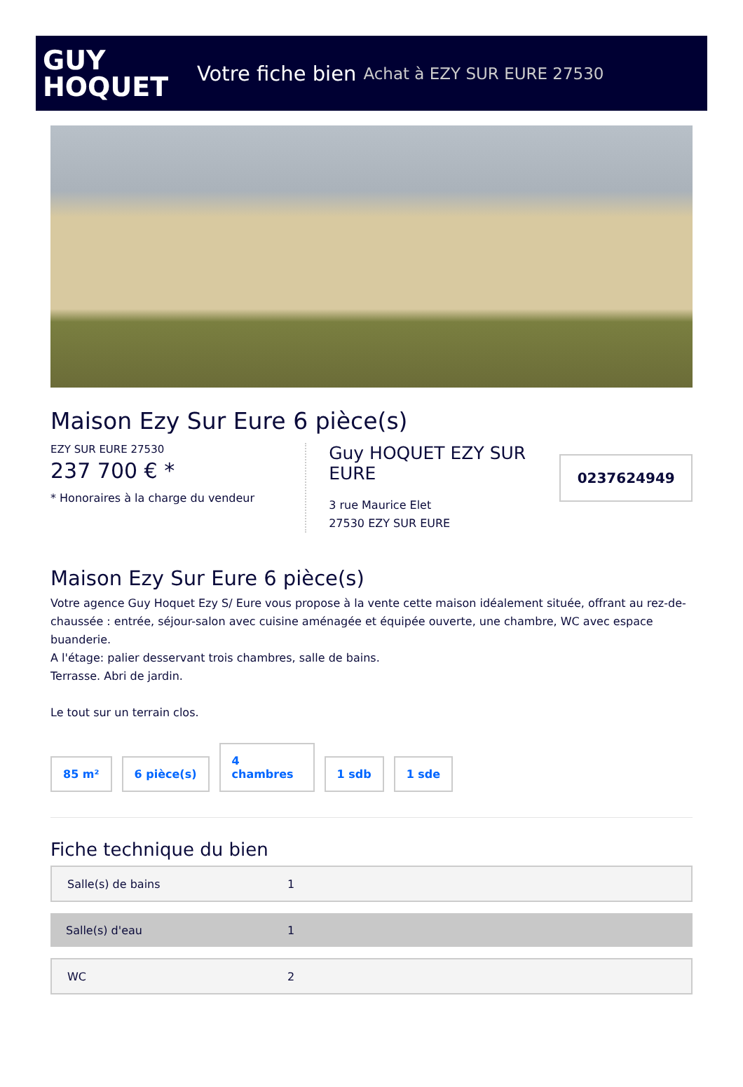GUY
HOQUET
Votre fiche bien Achat à EZY SUR EURE 27530
Maison Ezy Sur Eure 6 pièce(s)
EZY SUR EURE 27530
237 700 € *
* Honoraires à la charge du vendeur
Guy HOQUET EZY SUR EURE
3 rue Maurice Elet
27530 EZY SUR EURE
0237624949
Maison Ezy Sur Eure 6 pièce(s)
Votre agence Guy Hoquet Ezy S/ Eure vous propose à la vente cette maison idéalement située, offrant au rez-de-chaussée : entrée, séjour-salon avec cuisine aménagée et équipée ouverte, une chambre, WC avec espace buanderie.
A l'étage: palier desservant trois chambres, salle de bains.
Terrasse. Abri de jardin.
Le tout sur un terrain clos.
85 m²
6 pièce(s)
4
chambres
1 sdb
1 sde
Fiche technique du bien
| Salle(s) de bains | 1 |
| Salle(s) d'eau | 1 |
| WC | 2 |